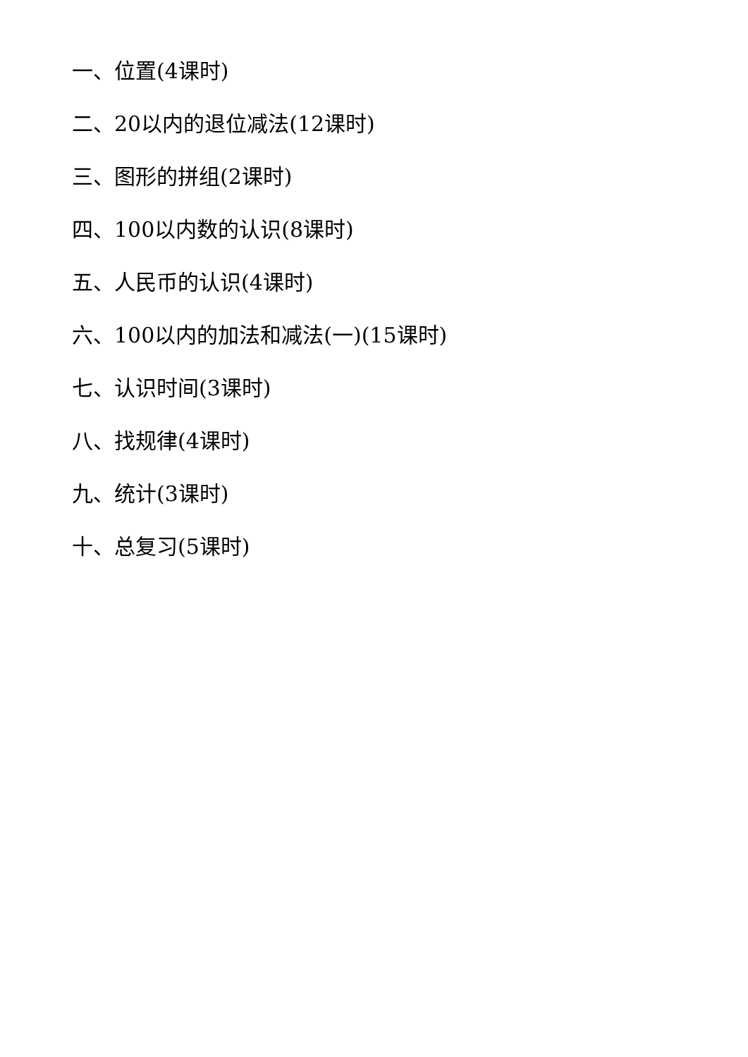一、位置(4课时)
二、20以内的退位减法(12课时)
三、图形的拼组(2课时)
四、100以内数的认识(8课时)
五、人民币的认识(4课时)
六、100以内的加法和减法(一)(15课时)
七、认识时间(3课时)
八、找规律(4课时)
九、统计(3课时)
十、总复习(5课时)